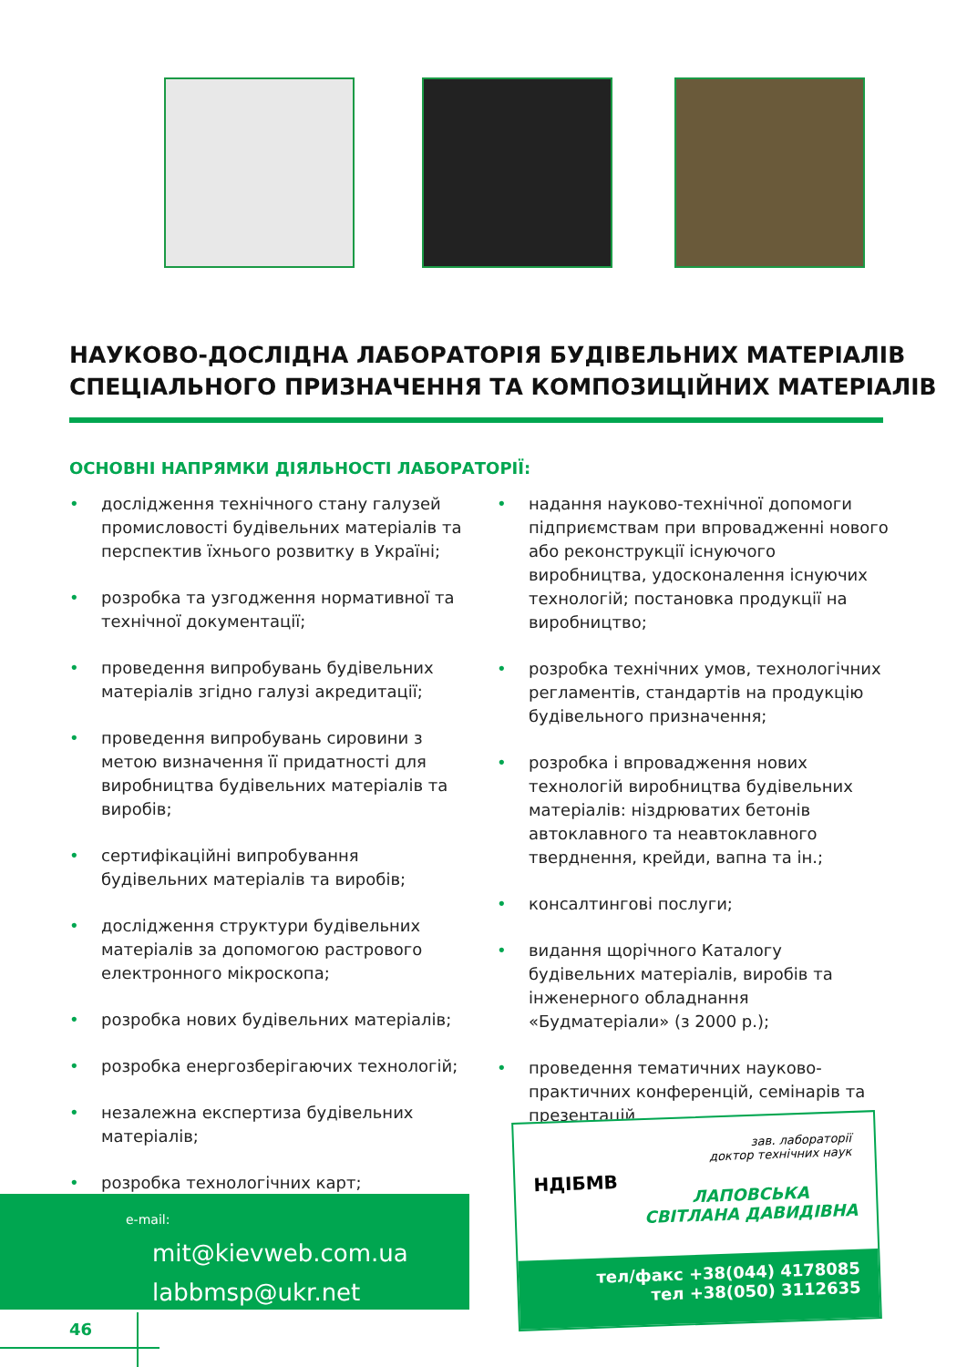НАУКОВО-ДОСЛІДНА ЛАБОРАТОРІЯ БУДІВЕЛЬНИХ МАТЕРІАЛІВ
СПЕЦІАЛЬНОГО ПРИЗНАЧЕННЯ ТА КОМПОЗИЦІЙНИХ МАТЕРІАЛІВ
ОСНОВНІ НАПРЯМКИ ДІЯЛЬНОСТІ ЛАБОРАТОРІЇ:
• дослідження технічного стану галузей промисловості будівельних матеріалів та перспектив їхнього розвитку в Україні;
• розробка та узгодження нормативної та технічної документації;
• проведення випробувань будівельних матеріалів згідно галузі акредитації;
• проведення випробувань сировини з метою визначення її придатності для виробництва будівельних матеріалів та виробів;
• сертифікаційні випробування будівельних матеріалів та виробів;
• дослідження структури будівельних матеріалів за допомогою растрового електронного мікроскопа;
• розробка нових будівельних матеріалів;
• розробка енергозберігаючих технологій;
• незалежна експертиза будівельних матеріалів;
• розробка технологічних карт;
• надання науково-технічної допомоги підприємствам при впровадженні нового або реконструкції існуючого виробництва, удосконалення існуючих технологій; постановка продукції на виробництво;
• розробка технічних умов, технологічних регламентів, стандартів на продукцію будівельного призначення;
• розробка і впровадження нових технологій виробництва будівельних матеріалів: ніздрюватих бетонів автоклавного та неавтоклавного тверднення, крейди, вапна та ін.;
• консалтингові послуги;
• видання щорічного Каталогу будівельних матеріалів, виробів та інженерного обладнання «Будматеріали» (з 2000 р.);
• проведення тематичних науково-практичних конференцій, семінарів та презентацій.
e-mail:
mit@kievweb.com.ua
labbmsp@ukr.net
НДІБМВ
зав. лабораторії
доктор технічних наук
ЛАПОВСЬКА
СВІТЛАНА ДАВИДІВНА
тел/факс +38(044) 4178085
тел +38(050) 3112635
46